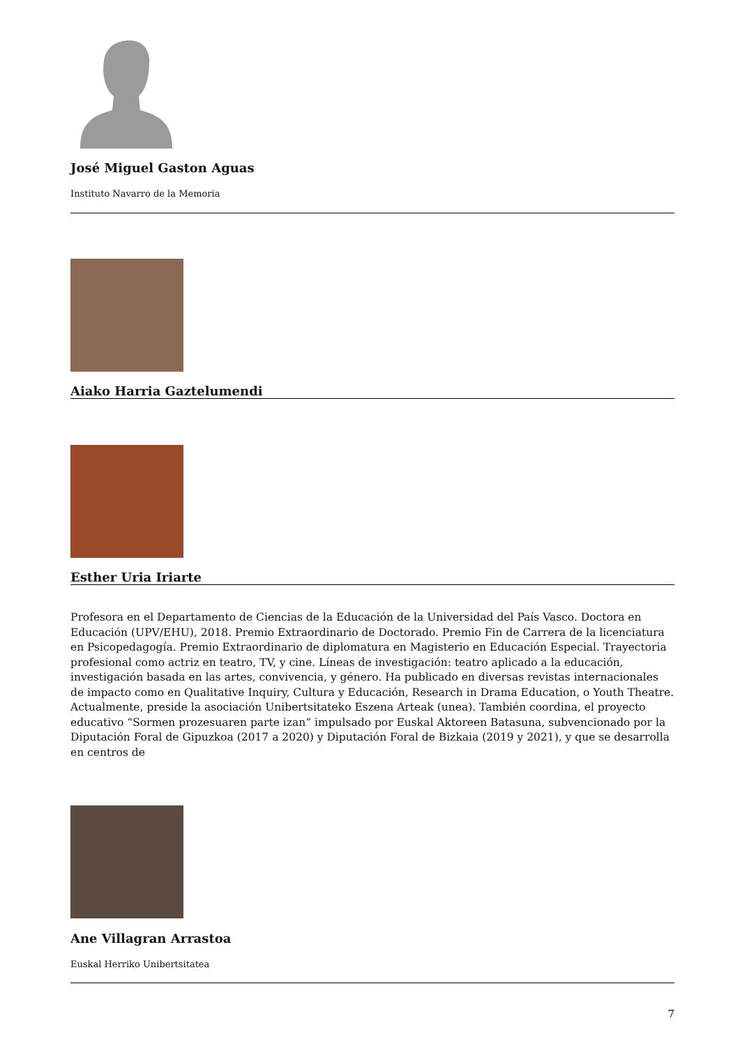José Miguel Gaston Aguas
Instituto Navarro de la Memoria
Aiako Harria Gaztelumendi
Esther Uria Iriarte
Profesora en el Departamento de Ciencias de la Educación de la Universidad del País Vasco. Doctora en Educación (UPV/EHU), 2018. Premio Extraordinario de Doctorado. Premio Fin de Carrera de la licenciatura en Psicopedagogía. Premio Extraordinario de diplomatura en Magisterio en Educación Especial. Trayectoria profesional como actriz en teatro, TV, y cine. Líneas de investigación: teatro aplicado a la educación, investigación basada en las artes, convivencia, y género. Ha publicado en diversas revistas internacionales de impacto como en Qualitative Inquiry, Cultura y Educación, Research in Drama Education, o Youth Theatre. Actualmente, preside la asociación Unibertsitateko Eszena Arteak (unea). También coordina, el proyecto educativo “Sormen prozesuaren parte izan” impulsado por Euskal Aktoreen Batasuna, subvencionado por la Diputación Foral de Gipuzkoa (2017 a 2020) y Diputación Foral de Bizkaia (2019 y 2021), y que se desarrolla en centros de
Ane Villagran Arrastoa
Euskal Herriko Unibertsitatea
7